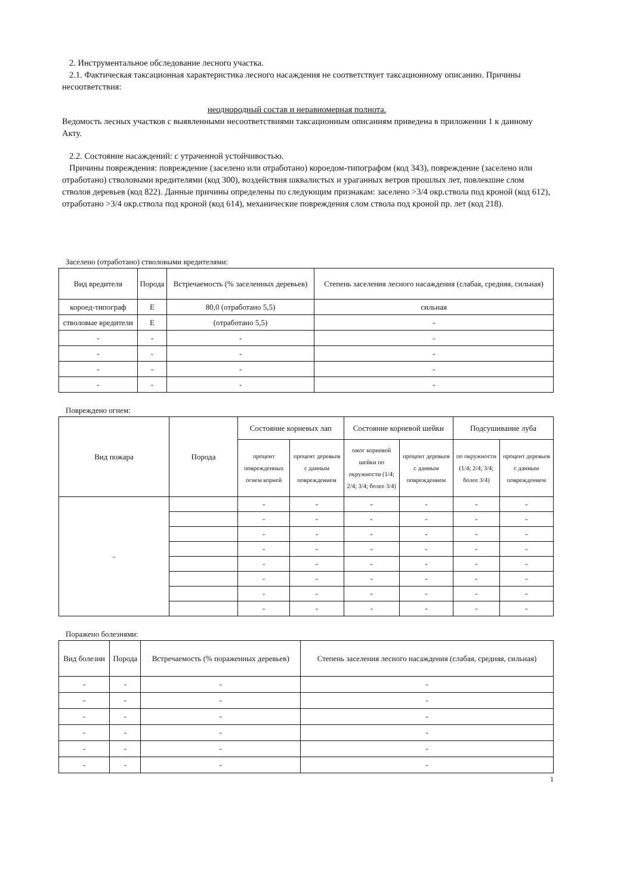2. Инструментальное обследование лесного участка.
2.1. Фактическая таксационная характеристика лесного насаждения не соответствует таксационному описанию. Причины несоответствия:
неоднородный состав и неравномерная полнота.
Ведомость лесных участков с выявленными несоответствиями таксационным описаниям приведена в приложении 1 к данному Акту.
2.2. Состояние насаждений: с утраченной устойчивостью.
Причины повреждения: повреждение (заселено или отработано) короедом-типографом (код 343), повреждение (заселено или отработано) стволовыми вредителями (код 300), воздействия шквалистых и ураганных ветров прошлых лет, повлекшие слом стволов деревьев (код 822). Данные причины определены по следующим признакам: заселено >3/4 окр.ствола под кроной (код 612), отработано >3/4 окр.ствола под кроной (код 614), механические повреждения слом ствола под кроной пр. лет (код 218).
Заселено (отработано) стволовыми вредителями:
| Вид вредителя | Порода | Встречаемость (% заселенных деревьев) | Степень заселения лесного насаждения (слабая, средняя, сильная) |
| --- | --- | --- | --- |
| короед-типограф | Е | 80,0 (отработано 5,5) | сильная |
| стволовые вредители | Е | (отработано 5,5) | - |
| - | - | - | - |
| - | - | - | - |
| - | - | - | - |
| - | - | - | - |
Повреждено огнем:
| Вид пожара | Порода | Состояние корневых лап | | Состояние корневой шейки | | Подсушивание луба | |
| --- | --- | --- | --- | --- | --- | --- | --- |
| | | процент поврежденных огнем корней | процент деревьев с данным повреждением | ожог корневой шейки по окружности (1/4; 2/4; 3/4; более 3/4) | процент деревьев с данным повреждением | по окружности (1/4; 2/4; 3/4; более 3/4) | процент деревьев с данным повреждением |
| - | | - | - | - | - | - | - |
| | | - | - | - | - | - | - |
| | | - | - | - | - | - | - |
| | | - | - | - | - | - | - |
| | | - | - | - | - | - | - |
| | | - | - | - | - | - | - |
| | | - | - | - | - | - | - |
| | | - | - | - | - | - | - |
Поражено болезнями:
| Вид болезни | Порода | Встречаемость (% пораженных деревьев) | Степень заселения лесного насаждения (слабая, средняя, сильная) |
| --- | --- | --- | --- |
| - | - | - | - |
| - | - | - | - |
| - | - | - | - |
| - | - | - | - |
| - | - | - | - |
| - | - | - | - |
1